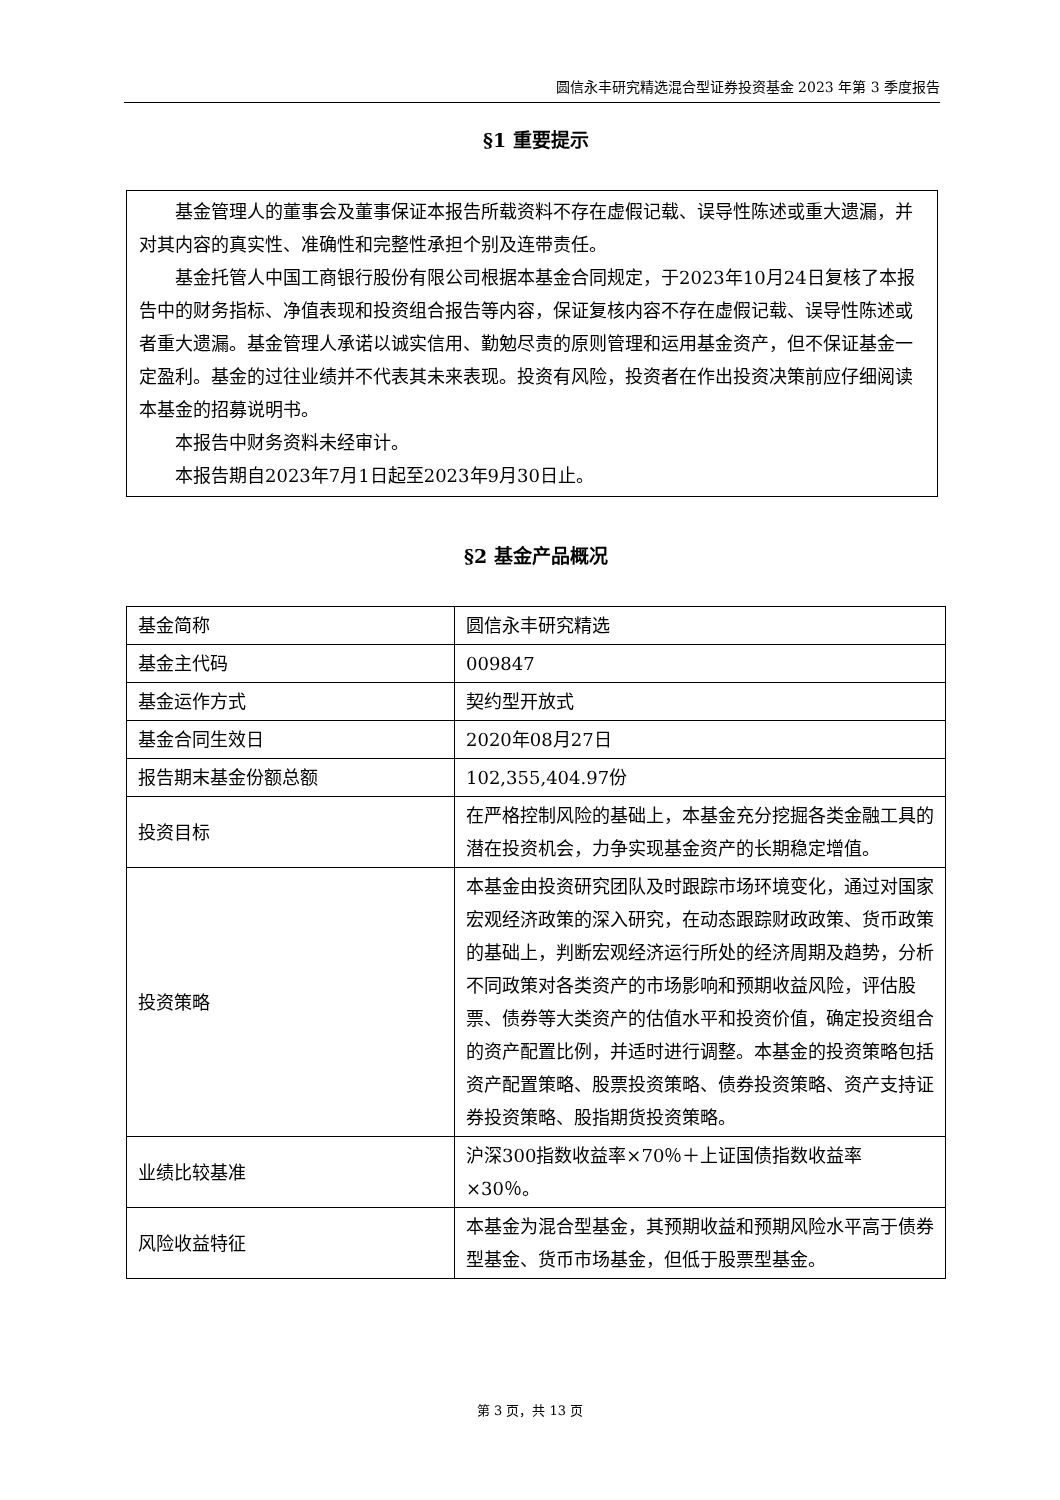圆信永丰研究精选混合型证券投资基金 2023 年第 3 季度报告
§1 重要提示
基金管理人的董事会及董事保证本报告所载资料不存在虚假记载、误导性陈述或重大遗漏，并对其内容的真实性、准确性和完整性承担个别及连带责任。
基金托管人中国工商银行股份有限公司根据本基金合同规定，于2023年10月24日复核了本报告中的财务指标、净值表现和投资组合报告等内容，保证复核内容不存在虚假记载、误导性陈述或者重大遗漏。基金管理人承诺以诚实信用、勤勉尽责的原则管理和运用基金资产，但不保证基金一定盈利。基金的过往业绩并不代表其未来表现。投资有风险，投资者在作出投资决策前应仔细阅读本基金的招募说明书。
本报告中财务资料未经审计。
本报告期自2023年7月1日起至2023年9月30日止。
§2 基金产品概况
| 基金简称 | 圆信永丰研究精选 |
| 基金主代码 | 009847 |
| 基金运作方式 | 契约型开放式 |
| 基金合同生效日 | 2020年08月27日 |
| 报告期末基金份额总额 | 102,355,404.97份 |
| 投资目标 | 在严格控制风险的基础上，本基金充分挖掘各类金融工具的潜在投资机会，力争实现基金资产的长期稳定增值。 |
| 投资策略 | 本基金由投资研究团队及时跟踪市场环境变化，通过对国家宏观经济政策的深入研究，在动态跟踪财政政策、货币政策的基础上，判断宏观经济运行所处的经济周期及趋势，分析不同政策对各类资产的市场影响和预期收益风险，评估股票、债券等大类资产的估值水平和投资价值，确定投资组合的资产配置比例，并适时进行调整。本基金的投资策略包括资产配置策略、股票投资策略、债券投资策略、资产支持证券投资策略、股指期货投资策略。 |
| 业绩比较基准 | 沪深300指数收益率×70％＋上证国债指数收益率×30％。 |
| 风险收益特征 | 本基金为混合型基金，其预期收益和预期风险水平高于债券型基金、货币市场基金，但低于股票型基金。 |
第 3 页，共 13 页